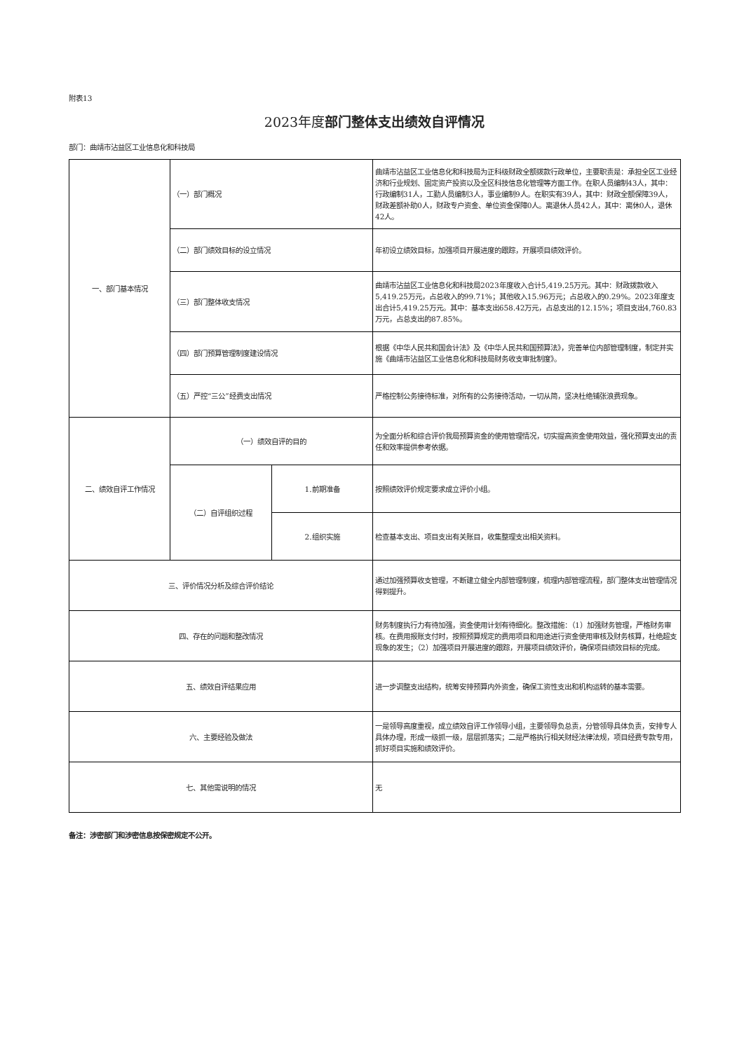附表13
2023年度部门整体支出绩效自评情况
部门：曲靖市沾益区工业信息化和科技局
| 一、部门基本情况 | （一）部门概况 | | 曲靖市沾益区工业信息化和科技局为正科级财政全额拨款行政单位，主要职责是：承担全区工业经济和行业规划、固定资产投资以及全区科技信息化管理等方面工作。在职人员编制43人，其中：行政编制31人，工勤人员编制3人，事业编制9人。在职实有39人，其中：财政全额保障39人，财政差额补助0人，财政专户资金、单位资金保障0人。离退休人员42人，其中：离休0人，退休42人。 |
| | （二）部门绩效目标的设立情况 | | 年初设立绩效目标，加强项目开展进度的跟踪，开展项目绩效评价。 |
| | （三）部门整体收支情况 | | 曲靖市沾益区工业信息化和科技局2023年度收入合计5,419.25万元。其中：财政拨款收入5,419.25万元，占总收入的99.71%；其他收入15.96万元；占总收入的0.29%。2023年度支出合计5,419.25万元。其中：基本支出658.42万元，占总支出的12.15%；项目支出4,760.83万元，占总支出的87.85%。 |
| | （四）部门预算管理制度建设情况 | | 根据《中华人民共和国会计法》及《中华人民共和国预算法》，完善单位内部管理制度，制定并实施《曲靖市沾益区工业信息化和科技局财务收支审批制度》。 |
| | （五）严控“三公”经费支出情况 | | 严格控制公务接待标准，对所有的公务接待活动，一切从简，坚决杜绝铺张浪费现象。 |
| 二、绩效自评工作情况 | （一）绩效自评的目的 | | 为全面分析和综合评价我局预算资金的使用管理情况，切实提高资金使用效益，强化预算支出的责任和效率提供参考依据。 |
| | （二）自评组织过程 | 1.前期准备 | 按照绩效评价规定要求成立评价小组。 |
| | | 2.组织实施 | 检查基本支出、项目支出有关账目，收集整理支出相关资料。 |
| 三、评价情况分析及综合评价结论 | | | 通过加强预算收支管理，不断建立健全内部管理制度，梳理内部管理流程，部门整体支出管理情况得到提升。 |
| 四、存在的问题和整改情况 | | | 财务制度执行力有待加强，资金使用计划有待细化。整改措施：（1）加强财务管理，严格财务审核。在费用报账支付时，按照预算规定的费用项目和用途进行资金使用审核及财务核算，杜绝超支现象的发生；（2）加强项目开展进度的跟踪，开展项目绩效评价，确保项目绩效目标的完成。 |
| 五、绩效自评结果应用 | | | 进一步调整支出结构，统筹安排预算内外资金，确保工资性支出和机构运转的基本需要。 |
| 六、主要经验及做法 | | | 一是领导高度重视，成立绩效自评工作领导小组，主要领导负总责，分管领导具体负责，安排专人具体办理，形成一级抓一级，层层抓落实；二是严格执行相关财经法律法规，项目经费专款专用，抓好项目实施和绩效评价。 |
| 七、其他需说明的情况 | | | 无 |
备注：涉密部门和涉密信息按保密规定不公开。